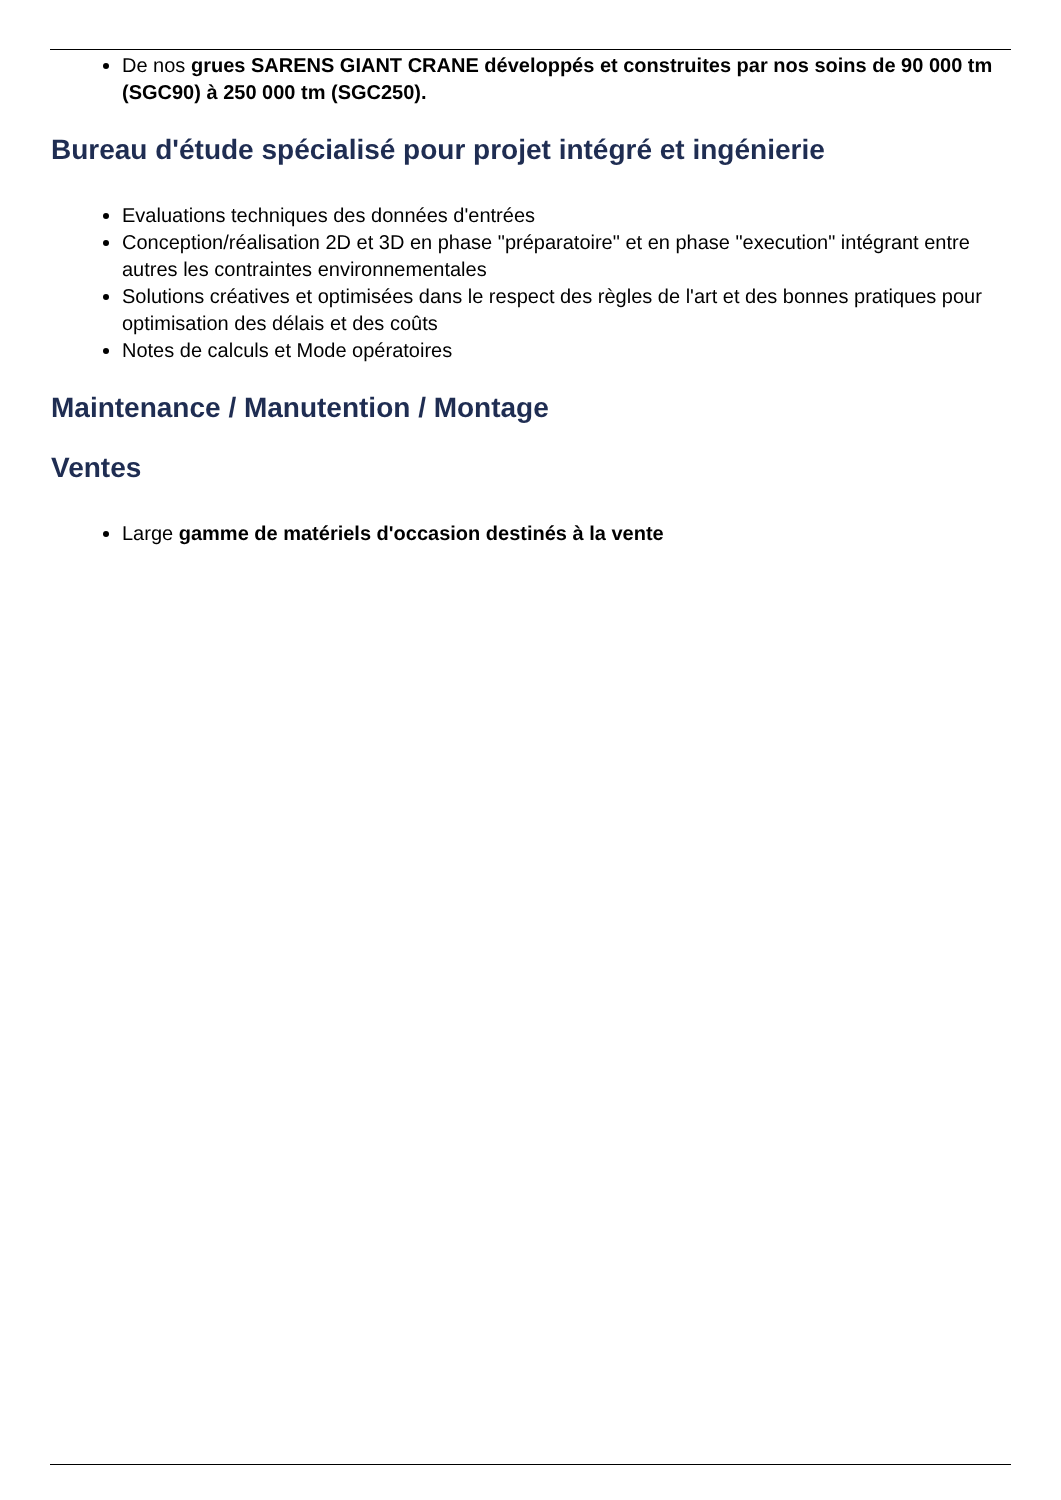De nos grues SARENS GIANT CRANE développés et construites par nos soins de 90 000 tm (SGC90) à 250 000 tm (SGC250).
Bureau d'étude spécialisé pour projet intégré et ingénierie
Evaluations techniques des données d'entrées
Conception/réalisation 2D et 3D en phase "préparatoire" et en phase "execution" intégrant entre autres les contraintes environnementales
Solutions créatives et optimisées dans le respect des règles de l'art et des bonnes pratiques pour optimisation des délais et des coûts
Notes de calculs et Mode opératoires
Maintenance / Manutention / Montage
Ventes
Large gamme de matériels d'occasion destinés à la vente